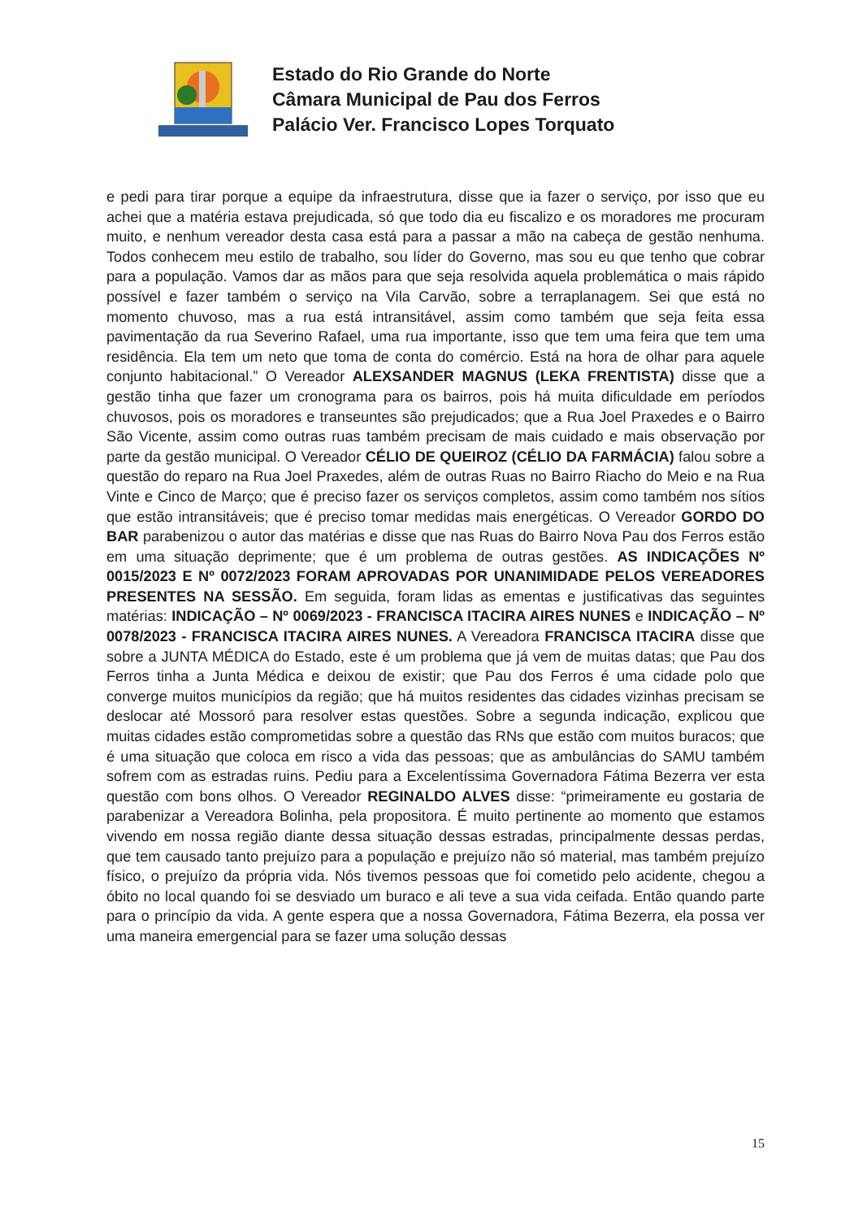Estado do Rio Grande do Norte
Câmara Municipal de Pau dos Ferros
Palácio Ver. Francisco Lopes Torquato
e pedi para tirar porque a equipe da infraestrutura, disse que ia fazer o serviço, por isso que eu achei que a matéria estava prejudicada, só que todo dia eu fiscalizo e os moradores me procuram muito, e nenhum vereador desta casa está para a passar a mão na cabeça de gestão nenhuma. Todos conhecem meu estilo de trabalho, sou líder do Governo, mas sou eu que tenho que cobrar para a população. Vamos dar as mãos para que seja resolvida aquela problemática o mais rápido possível e fazer também o serviço na Vila Carvão, sobre a terraplanagem. Sei que está no momento chuvoso, mas a rua está intransitável, assim como também que seja feita essa pavimentação da rua Severino Rafael, uma rua importante, isso que tem uma feira que tem uma residência. Ela tem um neto que toma de conta do comércio. Está na hora de olhar para aquele conjunto habitacional.” O Vereador ALEXSANDER MAGNUS (LEKA FRENTISTA) disse que a gestão tinha que fazer um cronograma para os bairros, pois há muita dificuldade em períodos chuvosos, pois os moradores e transeuntes são prejudicados; que a Rua Joel Praxedes e o Bairro São Vicente, assim como outras ruas também precisam de mais cuidado e mais observação por parte da gestão municipal. O Vereador CÉLIO DE QUEIROZ (CÉLIO DA FARMÁCIA) falou sobre a questão do reparo na Rua Joel Praxedes, além de outras Ruas no Bairro Riacho do Meio e na Rua Vinte e Cinco de Março; que é preciso fazer os serviços completos, assim como também nos sítios que estão intransitáveis; que é preciso tomar medidas mais energéticas. O Vereador GORDO DO BAR parabenizou o autor das matérias e disse que nas Ruas do Bairro Nova Pau dos Ferros estão em uma situação deprimente; que é um problema de outras gestões. AS INDICAÇÕES Nº 0015/2023 E Nº 0072/2023 FORAM APROVADAS POR UNANIMIDADE PELOS VEREADORES PRESENTES NA SESSÃO. Em seguida, foram lidas as ementas e justificativas das seguintes matérias: INDICAÇÃO – Nº 0069/2023 - FRANCISCA ITACIRA AIRES NUNES e INDICAÇÃO – Nº 0078/2023 - FRANCISCA ITACIRA AIRES NUNES. A Vereadora FRANCISCA ITACIRA disse que sobre a JUNTA MÉDICA do Estado, este é um problema que já vem de muitas datas; que Pau dos Ferros tinha a Junta Médica e deixou de existir; que Pau dos Ferros é uma cidade polo que converge muitos municípios da região; que há muitos residentes das cidades vizinhas precisam se deslocar até Mossoró para resolver estas questões. Sobre a segunda indicação, explicou que muitas cidades estão comprometidas sobre a questão das RNs que estão com muitos buracos; que é uma situação que coloca em risco a vida das pessoas; que as ambulâncias do SAMU também sofrem com as estradas ruins. Pediu para a Excelentíssima Governadora Fátima Bezerra ver esta questão com bons olhos. O Vereador REGINALDO ALVES disse: “primeiramente eu gostaria de parabenizar a Vereadora Bolinha, pela propositora. É muito pertinente ao momento que estamos vivendo em nossa região diante dessa situação dessas estradas, principalmente dessas perdas, que tem causado tanto prejuízo para a população e prejuízo não só material, mas também prejuízo físico, o prejuízo da própria vida. Nós tivemos pessoas que foi cometido pelo acidente, chegou a óbito no local quando foi se desviado um buraco e ali teve a sua vida ceifada. Então quando parte para o princípio da vida. A gente espera que a nossa Governadora, Fátima Bezerra, ela possa ver uma maneira emergencial para se fazer uma solução dessas
15